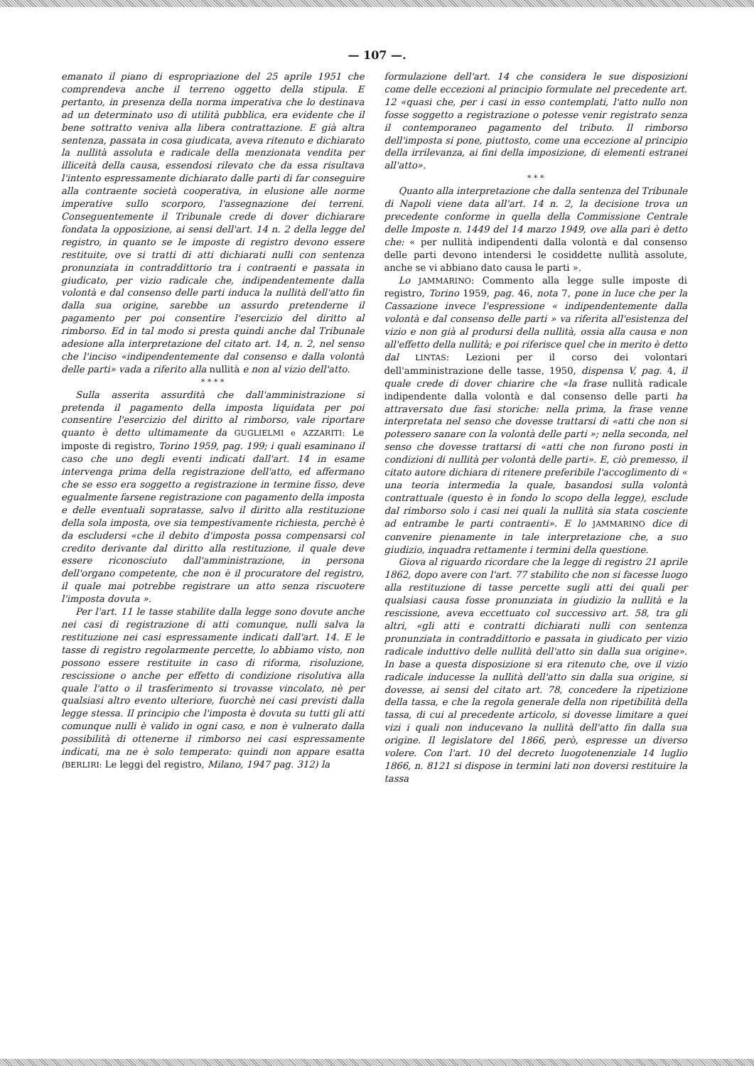— 107 —.
emanato il piano di espropriazione del 25 aprile 1951 che comprendeva anche il terreno oggetto della stipula. E pertanto, in presenza della norma imperativa che lo destinava ad un determinato uso di utilità pubblica, era evidente che il bene sottratto veniva alla libera contrattazione. E già altra sentenza, passata in cosa giudicata, aveva ritenuto e dichiarato la nullità assoluta e radicale della menzionata vendita per illiceità della causa, essendosi rilevato che da essa risultava l'intento espressamente dichiarato dalle parti di far conseguire alla contraente società cooperativa, in elusione alle norme imperative sullo scorporo, l'assegnazione dei terreni. Conseguentemente il Tribunale crede di dover dichiarare fondata la opposizione, ai sensi dell'art. 14 n. 2 della legge del registro, in quanto se le imposte di registro devono essere restituite, ove si tratti di atti dichiarati nulli con sentenza pronunziata in contraddittorio tra i contraenti e passata in giudicato, per vizio radicale che, indipendentemente dalla volontà e dal consenso delle parti induca la nullità dell'atto fin dalla sua origine, sarebbe un assurdo pretenderne il pagamento per poi consentire l'esercizio del diritto al rimborso. Ed in tal modo si presta quindi anche dal Tribunale adesione alla interpretazione del citato art. 14, n. 2, nel senso che l'inciso «indipendentemente dal consenso e dalla volontà delle parti» vada a riferito alla nullità e non al vizio dell'atto.
* * * *
Sulla asserita assurdità che dall'amministrazione si pretenda il pagamento della imposta liquidata per poi consentire l'esercizio del diritto al rimborso, vale riportare quanto è detto ultimamente da GUGLIELMI e AZZARITI: Le imposte di registro, Torino 1959, pag. 199; i quali esaminano il caso che uno degli eventi indicati dall'art. 14 in esame intervenga prima della registrazione dell'atto, ed affermano che se esso era soggetto a registrazione in termine fisso, deve egualmente farsene registrazione con pagamento della imposta e delle eventuali sopratasse, salvo il diritto alla restituzione della sola imposta, ove sia tempestivamente richiesta, perchè è da escludersi «che il debito d'imposta possa compensarsi col credito derivante dal diritto alla restituzione, il quale deve essere riconosciuto dall'amministrazione, in persona dell'organo competente, che non è il procuratore del registro, il quale mai potrebbe registrare un atto senza riscuotere l'imposta dovuta ».
Per l'art. 11 le tasse stabilite dalla legge sono dovute anche nei casi di registrazione di atti comunque, nulli salva la restituzione nei casi espressamente indicati dall'art. 14. E le tasse di registro regolarmente percette, lo abbiamo visto, non possono essere restituite in caso di riforma, risoluzione, rescissione o anche per effetto di condizione risolutiva alla quale l'atto o il trasferimento si trovasse vincolato, nè per qualsiasi altro evento ulteriore, fuorchè nei casi previsti dalla legge stessa. Il principio che l'imposta è dovuta su tutti gli atti comunque nulli è valido in ogni caso, e non è vulnerato dalla possibilità di ottenerne il rimborso nei casi espressamente indicati, ma ne è solo temperato: quindi non appare esatta (BERLIRI: Le leggi del registro, Milano, 1947 pag. 312) la
formulazione dell'art. 14 che considera le sue disposizioni come delle eccezioni al principio formulate nel precedente art. 12 «quasi che, per i casi in esso contemplati, l'atto nullo non fosse soggetto a registrazione o potesse venir registrato senza il contemporaneo pagamento del tributo. Il rimborso dell'imposta si pone, piuttosto, come una eccezione al principio della irrilevanza, ai fini della imposizione, di elementi estranei all'atto».
* * *
Quanto alla interpretazione che dalla sentenza del Tribunale di Napoli viene data all'art. 14 n. 2, la decisione trova un precedente conforme in quella della Commissione Centrale delle Imposte n. 1449 del 14 marzo 1949, ove alla pari è detto che: « per nullità indipendenti dalla volontà e dal consenso delle parti devono intendersi le cosiddette nullità assolute, anche se vi abbiano dato causa le parti ».
Lo JAMMARINO: Commento alla legge sulle imposte di registro, Torino 1959, pag. 46, nota 7, pone in luce che per la Cassazione invece l'espressione « indipendentemente dalla volontà e dal consenso delle parti » va riferita all'esistenza del vizio e non già al prodursi della nullità, ossia alla causa e non all'effetto della nullità; e poi riferisce quel che in merito è detto dal LINTAS: Lezioni per il corso dei volontari dell'amministrazione delle tasse, 1950, dispensa V, pag. 4, il quale crede di dover chiarire che «la frase nullità radicale indipendente dalla volontà e dal consenso delle parti ha attraversato due fasi storiche: nella prima, la frase venne interpretata nel senso che dovesse trattarsi di «atti che non si potessero sanare con la volontà delle parti »; nella seconda, nel senso che dovesse trattarsi di «atti che non furono posti in condizioni di nullità per volontà delle parti». E, ciò premesso, il citato autore dichiara di ritenere preferibile l'accoglimento di « una teoria intermedia la quale, basandosi sulla volontà contrattuale (questo è in fondo lo scopo della legge), esclude dal rimborso solo i casi nei quali la nullità sia stata cosciente ad entrambe le parti contraenti». E lo JAMMARINO dice di convenire pienamente in tale interpretazione che, a suo giudizio, inquadra rettamente i termini della questione.
Giova al riguardo ricordare che la legge di registro 21 aprile 1862, dopo avere con l'art. 77 stabilito che non si facesse luogo alla restituzione di tasse percette sugli atti dei quali per qualsiasi causa fosse pronunziata in giudizio la nullità e la rescissione, aveva eccettuato col successivo art. 58, tra gli altri, «gli atti e contratti dichiarati nulli con sentenza pronunziata in contraddittorio e passata in giudicato per vizio radicale induttivo delle nullità dell'atto sin dalla sua origine». In base a questa disposizione si era ritenuto che, ove il vizio radicale inducesse la nullità dell'atto sin dalla sua origine, si dovesse, ai sensi del citato art. 78, concedere la ripetizione della tassa, e che la regola generale della non ripetibilità della tassa, di cui al precedente articolo, si dovesse limitare a quei vizi i quali non inducevano la nullità dell'atto fin dalla sua origine. Il legislatore del 1866, però, espresse un diverso volere. Con l'art. 10 del decreto luogotenenziale 14 luglio 1866, n. 8121 si dispose in termini lati non doversi restituire la tassa